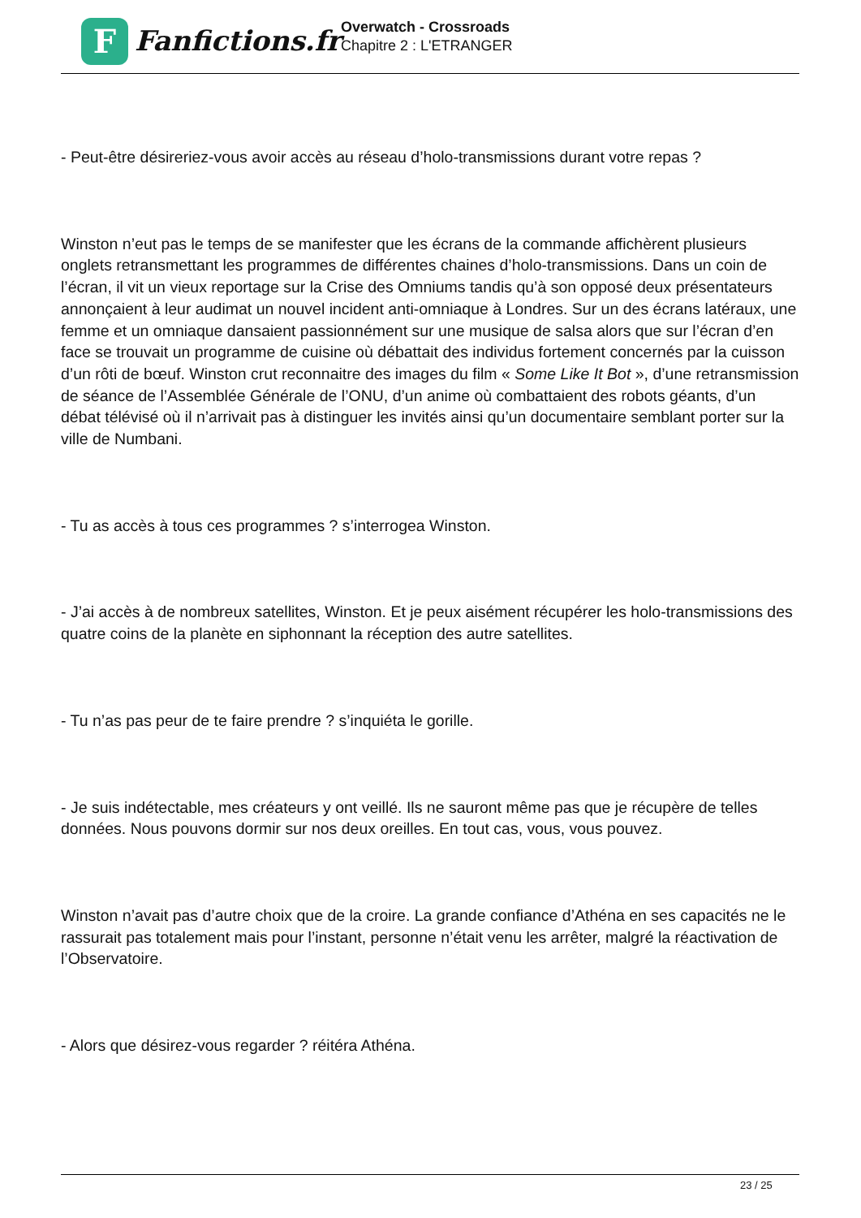F
Fanfictions.fr
Overwatch - Crossroads
Chapitre 2 : L'ETRANGER
- Peut-être désireriez-vous avoir accès au réseau d’holo-transmissions durant votre repas ?
Winston n’eut pas le temps de se manifester que les écrans de la commande affichèrent plusieurs onglets retransmettant les programmes de différentes chaines d’holo-transmissions. Dans un coin de l’écran, il vit un vieux reportage sur la Crise des Omniums tandis qu’à son opposé deux présentateurs annonçaient à leur audimat un nouvel incident anti-omniaque à Londres. Sur un des écrans latéraux, une femme et un omniaque dansaient passionnément sur une musique de salsa alors que sur l’écran d’en face se trouvait un programme de cuisine où débattait des individus fortement concernés par la cuisson d’un rôti de bœuf. Winston crut reconnaitre des images du film « Some Like It Bot », d’une retransmission de séance de l’Assemblée Générale de l’ONU, d’un anime où combattaient des robots géants, d’un débat télévisé où il n’arrivait pas à distinguer les invités ainsi qu’un documentaire semblant porter sur la ville de Numbani.
- Tu as accès à tous ces programmes ? s’interrogea Winston.
- J’ai accès à de nombreux satellites, Winston. Et je peux aisément récupérer les holo-transmissions des quatre coins de la planète en siphonnant la réception des autre satellites.
- Tu n’as pas peur de te faire prendre ? s’inquiéta le gorille.
- Je suis indétectable, mes créateurs y ont veillé. Ils ne sauront même pas que je récupère de telles données. Nous pouvons dormir sur nos deux oreilles. En tout cas, vous, vous pouvez.
Winston n’avait pas d’autre choix que de la croire. La grande confiance d’Athéna en ses capacités ne le rassurait pas totalement mais pour l’instant, personne n’était venu les arrêter, malgré la réactivation de l’Observatoire.
- Alors que désirez-vous regarder ? réitéra Athéna.
23 / 25